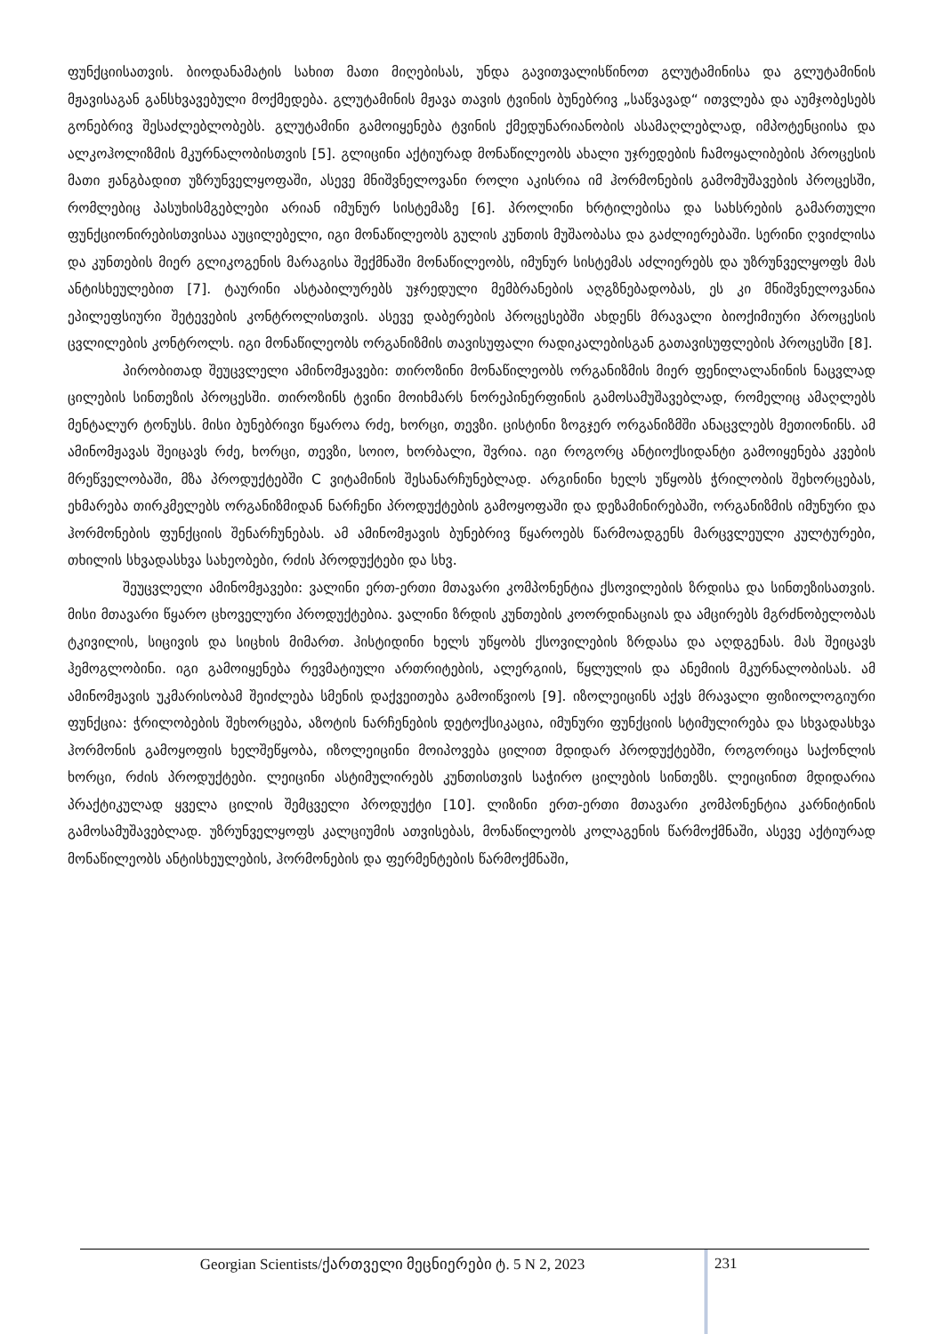ფუნქციისათვის. ბიოდანამატის სახით მათი მიღებისას, უნდა გავითვალისწინოთ გლუტამინისა და გლუტამინის მჟავისაგან განსხვავებული მოქმედება. გლუტამინის მჟავა თავის ტვინის ბუნებრივ „საწვავად“ ითვლება და აუმჯობესებს გონებრივ შესაძლებლობებს. გლუტამინი გამოიყენება ტვინის ქმედუნარიანობის ასამაღლებლად, იმპოტენციისა და ალკოჰოლიზმის მკურნალობისთვის [5]. გლიცინი აქტიურად მონაწილეობს ახალი უჯრედების ჩამოყალიბების პროცესის მათი ჟანგბადით უზრუნველყოფაში, ასევე მნიშვნელოვანი როლი აკისრია იმ ჰორმონების გამომუშავების პროცესში, რომლებიც პასუხისმგებლები არიან იმუნურ სისტემაზე [6]. პროლინი ხრტილებისა და სახსრების გამართული ფუნქციონირებისთვისაა აუცილებელი, იგი მონაწილეობს გულის კუნთის მუშაობასა და გაძლიერებაში. სერინი ღვიძლისა და კუნთების მიერ გლიკოგენის მარაგისა შექმნაში მონაწილეობს, იმუნურ სისტემას აძლიერებს და უზრუნველყოფს მას ანტისხეულებით [7]. ტაურინი ასტაბილურებს უჯრედული მემბრანების აღგზნებადობას, ეს კი მნიშვნელოვანია ეპილეფსიური შეტევების კონტროლისთვის. ასევე დაბერების პროცესებში ახდენს მრავალი ბიოქიმიური პროცესის ცვლილების კონტროლს. იგი მონაწილეობს ორგანიზმის თავისუფალი რადიკალებისგან გათავისუფლების პროცესში [8].
პირობითად შეუცვლელი ამინომჟავები: თიროზინი მონაწილეობს ორგანიზმის მიერ ფენილალანინის ნაცვლად ცილების სინთეზის პროცესში. თიროზინს ტვინი მოიხმარს ნორეპინერფინის გამოსამუშავებლად, რომელიც ამაღლებს მენტალურ ტონუსს. მისი ბუნებრივი წყაროა რძე, ხორცი, თევზი. ცისტინი ზოგჯერ ორგანიზმში ანაცვლებს მეთიონინს. ამ ამინომჟავას შეიცავს რძე, ხორცი, თევზი, სოიო, ხორბალი, შვრია. იგი როგორც ანტიოქსიდანტი გამოიყენება კვების მრეწველობაში, მზა პროდუქტებში C ვიტამინის შესანარჩუნებლად. არგინინი ხელს უწყობს ჭრილობის შეხორცებას, ეხმარება თირკმელებს ორგანიზმიდან ნარჩენი პროდუქტების გამოყოფაში და დეზამინირებაში, ორგანიზმის იმუნური და ჰორმონების ფუნქციის შენარჩუნებას. ამ ამინომჟავის ბუნებრივ წყაროებს წარმოადგენს მარცვლეული კულტურები, თხილის სხვადასხვა სახეობები, რძის პროდუქტები და სხვ.
შეუცვლელი ამინომჟავები: ვალინი ერთ-ერთი მთავარი კომპონენტია ქსოვილების ზრდისა და სინთეზისათვის. მისი მთავარი წყარო ცხოველური პროდუქტებია. ვალინი ზრდის კუნთების კოორდინაციას და ამცირებს მგრძნობელობას ტკივილის, სიცივის და სიცხის მიმართ. ჰისტიდინი ხელს უწყობს ქსოვილების ზრდასა და აღდგენას. მას შეიცავს ჰემოგლობინი. იგი გამოიყენება რევმატიული ართრიტების, ალერგიის, წყლულის და ანემიის მკურნალობისას. ამ ამინომჟავის უკმარისობამ შეიძლება სმენის დაქვეითება გამოიწვიოს [9]. იზოლეიცინს აქვს მრავალი ფიზიოლოგიური ფუნქცია: ჭრილობების შეხორცება, აზოტის ნარჩენების დეტოქსიკაცია, იმუნური ფუნქციის სტიმულირება და სხვადასხვა ჰორმონის გამოყოფის ხელშეწყობა, იზოლეიცინი მოიპოვება ცილით მდიდარ პროდუქტებში, როგორიცა საქონლის ხორცი, რძის პროდუქტები. ლეიცინი ასტიმულირებს კუნთისთვის საჭირო ცილების სინთეზს. ლეიცინით მდიდარია პრაქტიკულად ყველა ცილის შემცველი პროდუქტი [10]. ლიზინი ერთ-ერთი მთავარი კომპონენტია კარნიტინის გამოსამუშავებლად. უზრუნველყოფს კალციუმის ათვისებას, მონაწილეობს კოლაგენის წარმოქმნაში, ასევე აქტიურად მონაწილეობს ანტისხეულების, ჰორმონების და ფერმენტების წარმოქმნაში,
Georgian Scientists/ქართველი მეცნიერები ტ. 5 N 2, 2023
231